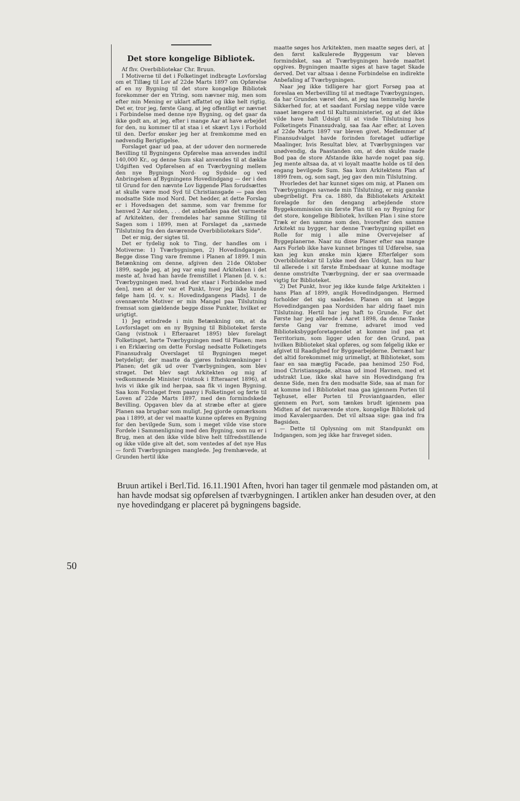Det store kongelige Bibliotek.
Af fhv. Overbibliotekar Chr. Bruun.
I Motiverne til det i Folketinget indbragte Lovforslag om et Tillæg til Lov af 22de Marts 1897 om Opførelse af en ny Bygning til det store kongelige Bibliotek forekommer der en Ytring, som nævner mig, men som efter min Mening er uklart affattet og ikke helt rigtig. Det er, tror jeg, første Gang, at jeg offentligt er nævnet i Forbindelse med denne nye Bygning, og det gaar da ikke godt an, at jeg, efter i mange Aar at have arbejdet for den, nu kommer til at staa i et skævt Lys i Forhold til den. Derfor ønsker jeg her at fremkomme med en nødvendig Berigtigelse.
Forslaget gaar ud paa, at der udover den normerede Bevilling til Bygningens Opførelse maa anvendes indtil 140,000 Kr., og denne Sum skal anvendes til at dække Udgiften ved Opførelsen af en Tværbygning mellem den nye Bygnings Nord- og Sydside og ved Anbringelsen af Bygningens Hovedindgang — der i den til Grund for den nævnte Lov liggende Plan forudsættes at skulle være mod Syd til Christiansgade — paa den modsatte Side mod Nord. Det hedder, at dette Forslag er i Hovedsagen det samme, som var fremme for henved 2 Aar siden, . . . det anbefales paa det varmeste af Arkitekten, der fremdeles har samme Stilling til Sagen som i 1899, men at Forslaget da „savnede Tilslutning fra den daværende Overbibliotekars Side".
Det er mig, der sigtes til.
Det er tydelig nok to Ting, der handles om i Motiverne: 1) Tværbygningen, 2) Hovedindgangen. Begge disse Ting vare fremme i Planen af 1899. I min Betænkning om denne, afgiven den 21de Oktober 1899, sagde jeg, at jeg var enig med Arkitekten i det meste af, hvad han havde fremstillet i Planen [d. v. s.: Tværbygningen med, hvad der staar i Forbindelse med den], men at der var et Punkt, hvor jeg ikke kunde følge ham [d. v. s.: Hovedindgangens Plads]. I de ovennævnte Motiver er min Mangel paa Tilslutning fremsat som gjældende begge disse Punkter, hvilket er urigtigt.
1) Jeg erindrede i min Betænkning om, at da Lovforslaget om en ny Bygning til Biblioteket første Gang (vistnok i Efteraaret 1895) blev forelagt Folketinget, hørte Tværbygningen med til Planen; men i en Erklæring om dette Forslag nedsatte Folketingets Finansudvalg Overslaget til Bygningen meget betydeligt; der maatte da gjøres Indskrænkninger i Planen; det gik ud over Tværbygningen, som blev strøget. Det blev sagt Arkitekten og mig af vedkommende Minister (vistnok i Efteraaret 1896), at hvis vi ikke gik ind herpaa, saa fik vi ingen Bygning. Saa kom Forslaget frem paany i Folketinget og førte til Loven af 22de Marts 1897, med den formindskede Bevilling. Opgaven blev da at stræbe efter at gjøre Planen saa brugbar som muligt. Jeg gjorde opmærksom paa i 1899, at der vel maatte kunne opføres en Bygning for den bevilgede Sum, som i meget vilde vise store Fordele i Sammenligning med den Bygning, som nu er i Brug, men at den ikke vilde blive helt tilfredsstillende og ikke vilde give alt det, som ventedes af det nye Hus — fordi Tværbygningen manglede. Jeg fremhævede, at Grunden hertil ikke
maatte søges hos Arkitekten, men maatte søges deri, at den først kalkulerede Byggesum var bleven formindsket, saa at Tværbygningen havde maattet opgives. Bygningen maatte siges at have taget Skade derved. Det var altsaa i denne Forbindelse en indirekte Anbefaling af Tværbygningen.
Naar jeg ikke tidligere har gjort Forsøg paa at foreslaa en Merbevilling til at medtage Tværbygningen, da har Grunden været den, at jeg saa temmelig havde Sikkerhed for, at et saadant Forslag neppe vilde være naaet længere end til Kultusministeriet, og at det ikke vilde have haft Udsigt til at vinde Tilslutning hos Folketingets Finansudvalg, saa faa Aar efter, at Loven af 22de Marts 1897 var bleven givet. Medlemmer af Finansudvalget havde forinden foretaget udførlige Maalinger, hvis Resultat blev, at Tværbygningen var unødvendig, da Paastanden om, at den skulde raade Bod paa de store Afstande ikke havde noget paa sig. Jeg mente altsaa da, at vi loyalt maatte holde os til den engang bevilgede Sum. Saa kom Arkitektens Plan af 1899 frem, og, som sagt, jeg gav den min Tilslutning.
Hvorledes det har kunnet siges om mig, at Planen om Tværbygningen savnede min Tilslutning, er mig ganske ubegribeligt. Fra ca. 1880, da Bibliotekets Arkitekt forelagde for den dengang arbejdende store Byggekommission sin første Plan til en ny Bygning for det store, kongelige Bibliotek, hvilken Plan i sine store Træk er den samme som den, hvorefter den samme Arkitekt nu bygger, har denne Tværbygning spillet en Rolle for mig i alle mine Overvejelser af Byggeplanerne. Naar nu disse Planer efter saa mange Aars Forløb ikke have kunnet bringes til Udførelse, saa kan jeg kun ønske min kjære Efterfølger som Overbibliotekar til Lykke med den Udsigt, han nu har til allerede i sit første Embedsaar at kunne modtage denne omstridte Tværbygning, der er saa overmaade vigtig for Biblioteket.
2) Det Punkt, hvor jeg ikke kunde følge Arkitekten i hans Plan af 1899, angik Hovedindgangen. Hermed forholder det sig saaledes. Planen om at lægge Hovedindgangen paa Nordsiden har aldrig faaet min Tilslutning. Hertil har jeg haft to Grunde. For det Første har jeg allerede i Aaret 1898, da denne Tanke første Gang var fremme, advaret imod ved Biblioteksbyggeforetagendet at komme ind paa et Territorium, som ligger uden for den Grund, paa hvilken Biblioteket skal opføres, og som følgelig ikke er afgivet til Raadighed for Byggearbejderne. Dernæst har det altid forekommet mig urimeligt, at Biblioteket, som faar en saa mægtig Facade, paa henimod 250 Fod, imod Christiansgade, altsaa ud imod Havnen, med et udstrakt Lue, ikke skal have sin Hovedindgang fra denne Side, men fra den modsatte Side, saa at man for at komme ind i Biblioteket maa gaa igjennem Porten til Tøjhuset, eller Porten til Proviantgaarden, eller gjennem en Port, som tænkes brudt igjennem paa Midten af det nuværende store, kongelige Bibliotek ud imod Kavalergaarden. Det vil altsaa sige: gaa ind fra Bagsiden.
— Dette til Oplysning om mit Standpunkt om Indgangen, som jeg ikke har fraveget siden.
Bruun artikel i Berl.Tid. 16.11.1901 Aften, hvori han tager til genmæle mod påstanden om, at han havde modsat sig opførelsen af tværbygningen. I artiklen anker han desuden over, at den nye hovedindgang er placeret på bygningens bagside.
50